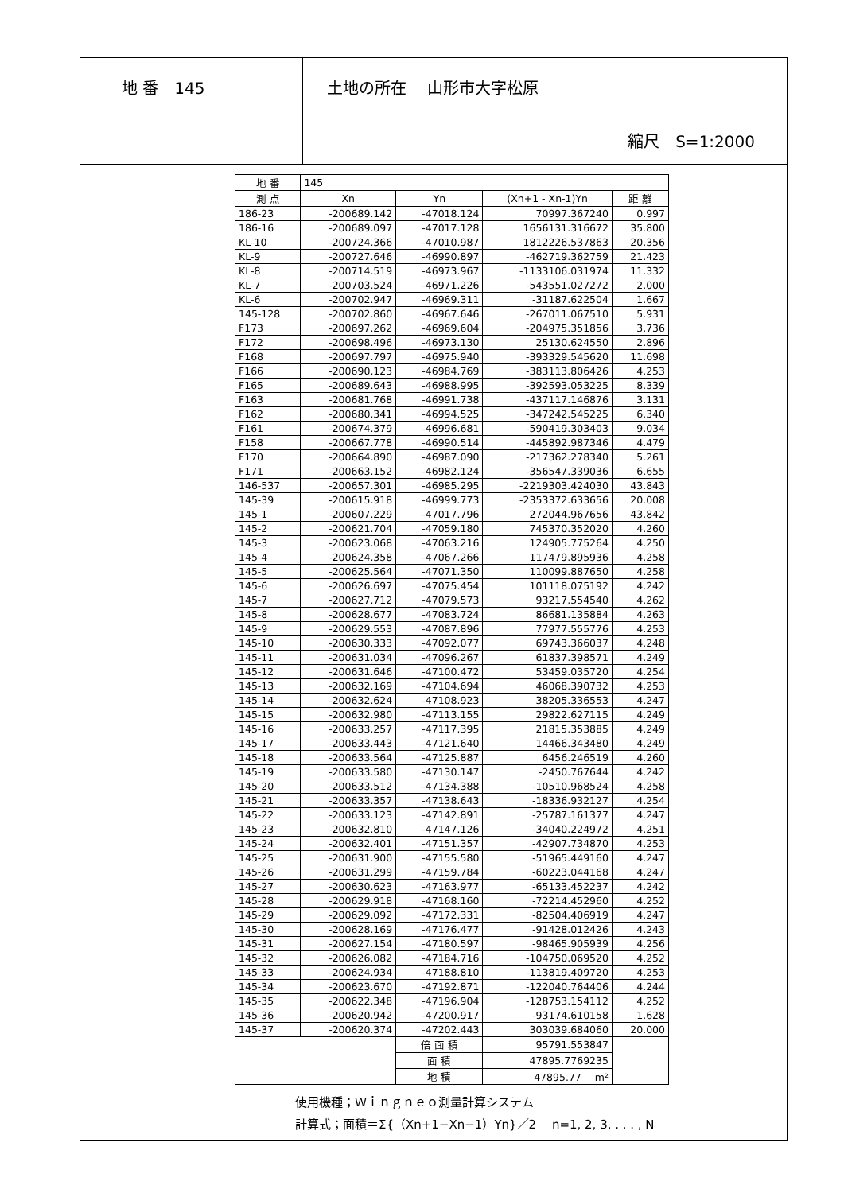地 番　145 土地の所在　 山形市大字松原
縮尺　S=1:2000
| 地 番 | 145 | | | |
| 測 点 | Xn | Yn | (Xn+1 - Xn-1)Yn | 距 離 |
| 186-23 | -200689.142 | -47018.124 | 70997.367240 | 0.997 |
| 186-16 | -200689.097 | -47017.128 | 1656131.316672 | 35.800 |
| KL-10 | -200724.366 | -47010.987 | 1812226.537863 | 20.356 |
| KL-9 | -200727.646 | -46990.897 | -462719.362759 | 21.423 |
| KL-8 | -200714.519 | -46973.967 | -1133106.031974 | 11.332 |
| KL-7 | -200703.524 | -46971.226 | -543551.027272 | 2.000 |
| KL-6 | -200702.947 | -46969.311 | -31187.622504 | 1.667 |
| 145-128 | -200702.860 | -46967.646 | -267011.067510 | 5.931 |
| F173 | -200697.262 | -46969.604 | -204975.351856 | 3.736 |
| F172 | -200698.496 | -46973.130 | 25130.624550 | 2.896 |
| F168 | -200697.797 | -46975.940 | -393329.545620 | 11.698 |
| F166 | -200690.123 | -46984.769 | -383113.806426 | 4.253 |
| F165 | -200689.643 | -46988.995 | -392593.053225 | 8.339 |
| F163 | -200681.768 | -46991.738 | -437117.146876 | 3.131 |
| F162 | -200680.341 | -46994.525 | -347242.545225 | 6.340 |
| F161 | -200674.379 | -46996.681 | -590419.303403 | 9.034 |
| F158 | -200667.778 | -46990.514 | -445892.987346 | 4.479 |
| F170 | -200664.890 | -46987.090 | -217362.278340 | 5.261 |
| F171 | -200663.152 | -46982.124 | -356547.339036 | 6.655 |
| 146-537 | -200657.301 | -46985.295 | -2219303.424030 | 43.843 |
| 145-39 | -200615.918 | -46999.773 | -2353372.633656 | 20.008 |
| 145-1 | -200607.229 | -47017.796 | 272044.967656 | 43.842 |
| 145-2 | -200621.704 | -47059.180 | 745370.352020 | 4.260 |
| 145-3 | -200623.068 | -47063.216 | 124905.775264 | 4.250 |
| 145-4 | -200624.358 | -47067.266 | 117479.895936 | 4.258 |
| 145-5 | -200625.564 | -47071.350 | 110099.887650 | 4.258 |
| 145-6 | -200626.697 | -47075.454 | 101118.075192 | 4.242 |
| 145-7 | -200627.712 | -47079.573 | 93217.554540 | 4.262 |
| 145-8 | -200628.677 | -47083.724 | 86681.135884 | 4.263 |
| 145-9 | -200629.553 | -47087.896 | 77977.555776 | 4.253 |
| 145-10 | -200630.333 | -47092.077 | 69743.366037 | 4.248 |
| 145-11 | -200631.034 | -47096.267 | 61837.398571 | 4.249 |
| 145-12 | -200631.646 | -47100.472 | 53459.035720 | 4.254 |
| 145-13 | -200632.169 | -47104.694 | 46068.390732 | 4.253 |
| 145-14 | -200632.624 | -47108.923 | 38205.336553 | 4.247 |
| 145-15 | -200632.980 | -47113.155 | 29822.627115 | 4.249 |
| 145-16 | -200633.257 | -47117.395 | 21815.353885 | 4.249 |
| 145-17 | -200633.443 | -47121.640 | 14466.343480 | 4.249 |
| 145-18 | -200633.564 | -47125.887 | 6456.246519 | 4.260 |
| 145-19 | -200633.580 | -47130.147 | -2450.767644 | 4.242 |
| 145-20 | -200633.512 | -47134.388 | -10510.968524 | 4.258 |
| 145-21 | -200633.357 | -47138.643 | -18336.932127 | 4.254 |
| 145-22 | -200633.123 | -47142.891 | -25787.161377 | 4.247 |
| 145-23 | -200632.810 | -47147.126 | -34040.224972 | 4.251 |
| 145-24 | -200632.401 | -47151.357 | -42907.734870 | 4.253 |
| 145-25 | -200631.900 | -47155.580 | -51965.449160 | 4.247 |
| 145-26 | -200631.299 | -47159.784 | -60223.044168 | 4.247 |
| 145-27 | -200630.623 | -47163.977 | -65133.452237 | 4.242 |
| 145-28 | -200629.918 | -47168.160 | -72214.452960 | 4.252 |
| 145-29 | -200629.092 | -47172.331 | -82504.406919 | 4.247 |
| 145-30 | -200628.169 | -47176.477 | -91428.012426 | 4.243 |
| 145-31 | -200627.154 | -47180.597 | -98465.905939 | 4.256 |
| 145-32 | -200626.082 | -47184.716 | -104750.069520 | 4.252 |
| 145-33 | -200624.934 | -47188.810 | -113819.409720 | 4.253 |
| 145-34 | -200623.670 | -47192.871 | -122040.764406 | 4.244 |
| 145-35 | -200622.348 | -47196.904 | -128753.154112 | 4.252 |
| 145-36 | -200620.942 | -47200.917 | -93174.610158 | 1.628 |
| 145-37 | -200620.374 | -47202.443 | 303039.684060 | 20.000 |
| | | 倍 面 積 | 95791.553847 | |
| | | 面 積 | 47895.7769235 | |
| | | 地 積 | 47895.77 m² | |
使用機種；Ｗｉｎｇｎｅｏ測量計算システム
計算式；面積＝Σ{（Xn+1−Xn−1）Yn}／2　 n=1, 2, 3, . . . , N